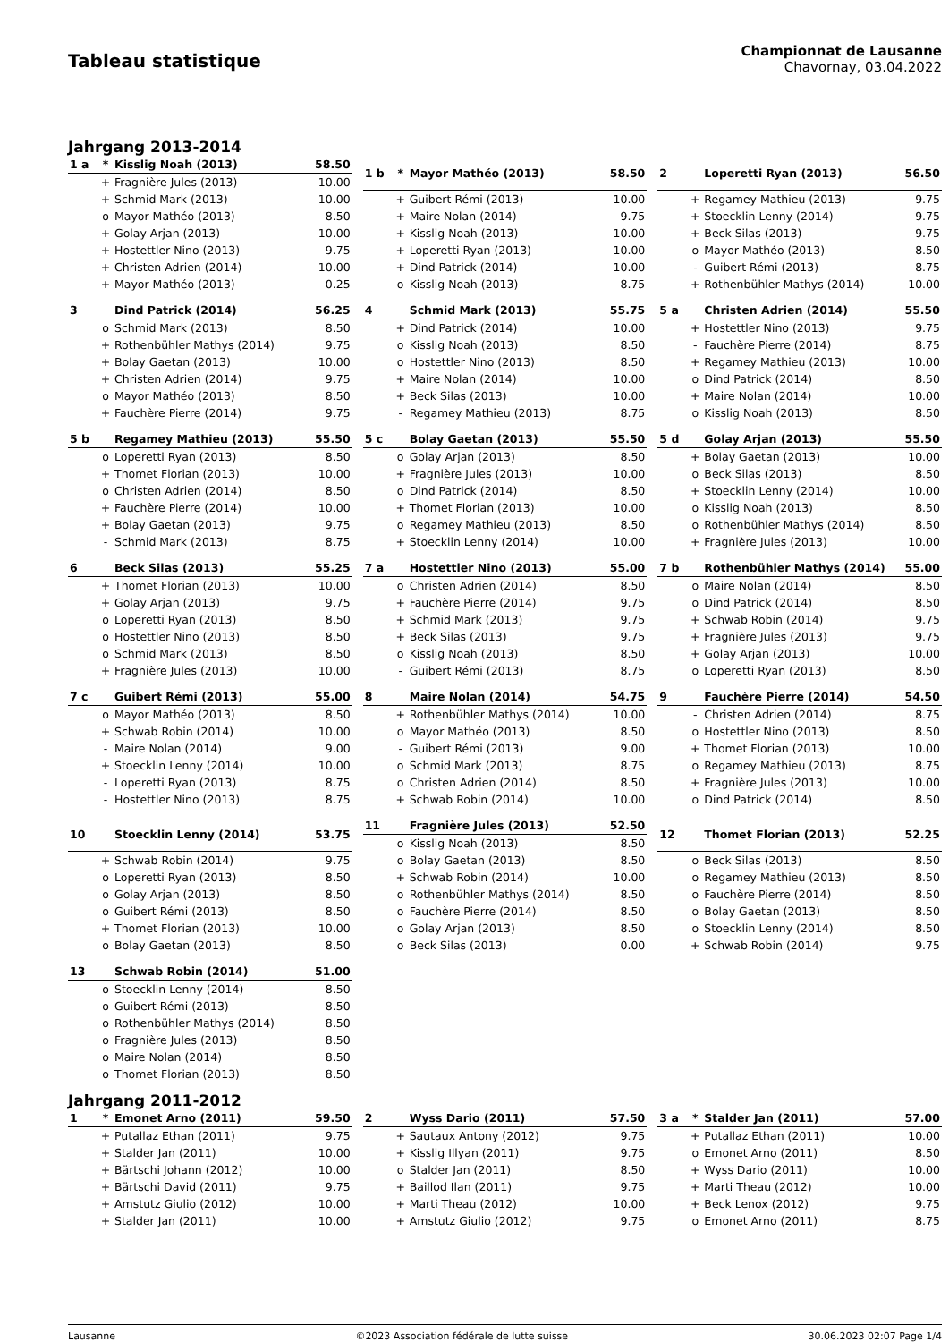Tableau statistique
Championnat de Lausanne
Chavornay, 03.04.2022
Jahrgang 2013-2014
| 1 a | * | Kisslig Noah (2013) | 58.50 |
| --- | --- | --- | --- |
| | + | Fragnière Jules (2013) | 10.00 |
| | + | Schmid Mark (2013) | 10.00 |
| | o | Mayor Mathéo (2013) | 8.50 |
| | + | Golay Arjan (2013) | 10.00 |
| | + | Hostettler Nino (2013) | 9.75 |
| | + | Christen Adrien (2014) | 10.00 |
| | + | Mayor Mathéo (2013) | 0.25 |
| 1 b | * | Mayor Mathéo (2013) | 58.50 |
| --- | --- | --- | --- |
| | + | Guibert Rémi (2013) | 10.00 |
| | + | Maire Nolan (2014) | 9.75 |
| | + | Kisslig Noah (2013) | 10.00 |
| | + | Loperetti Ryan (2013) | 10.00 |
| | + | Dind Patrick (2014) | 10.00 |
| | o | Kisslig Noah (2013) | 8.75 |
| 2 | | Loperetti Ryan (2013) | 56.50 |
| --- | --- | --- | --- |
| | + | Regamey Mathieu (2013) | 9.75 |
| | + | Stoecklin Lenny (2014) | 9.75 |
| | + | Beck Silas (2013) | 9.75 |
| | o | Mayor Mathéo (2013) | 8.50 |
| | - | Guibert Rémi (2013) | 8.75 |
| | + | Rothenbühler Mathys (2014) | 10.00 |
| 3 | | Dind Patrick (2014) | 56.25 |
| --- | --- | --- | --- |
| | o | Schmid Mark (2013) | 8.50 |
| | + | Rothenbühler Mathys (2014) | 9.75 |
| | + | Bolay Gaetan (2013) | 10.00 |
| | + | Christen Adrien (2014) | 9.75 |
| | o | Mayor Mathéo (2013) | 8.50 |
| | + | Fauchère Pierre (2014) | 9.75 |
| 4 | | Schmid Mark (2013) | 55.75 |
| --- | --- | --- | --- |
| | + | Dind Patrick (2014) | 10.00 |
| | o | Kisslig Noah (2013) | 8.50 |
| | o | Hostettler Nino (2013) | 8.50 |
| | + | Maire Nolan (2014) | 10.00 |
| | + | Beck Silas (2013) | 10.00 |
| | - | Regamey Mathieu (2013) | 8.75 |
| 5 a | | Christen Adrien (2014) | 55.50 |
| --- | --- | --- | --- |
| | + | Hostettler Nino (2013) | 9.75 |
| | - | Fauchère Pierre (2014) | 8.75 |
| | + | Regamey Mathieu (2013) | 10.00 |
| | o | Dind Patrick (2014) | 8.50 |
| | + | Maire Nolan (2014) | 10.00 |
| | o | Kisslig Noah (2013) | 8.50 |
| 5 b | | Regamey Mathieu (2013) | 55.50 |
| --- | --- | --- | --- |
| | o | Loperetti Ryan (2013) | 8.50 |
| | + | Thomet Florian (2013) | 10.00 |
| | o | Christen Adrien (2014) | 8.50 |
| | + | Fauchère Pierre (2014) | 10.00 |
| | + | Bolay Gaetan (2013) | 9.75 |
| | - | Schmid Mark (2013) | 8.75 |
| 5 c | | Bolay Gaetan (2013) | 55.50 |
| --- | --- | --- | --- |
| | o | Golay Arjan (2013) | 8.50 |
| | + | Fragnière Jules (2013) | 10.00 |
| | o | Dind Patrick (2014) | 8.50 |
| | + | Thomet Florian (2013) | 10.00 |
| | o | Regamey Mathieu (2013) | 8.50 |
| | + | Stoecklin Lenny (2014) | 10.00 |
| 5 d | | Golay Arjan (2013) | 55.50 |
| --- | --- | --- | --- |
| | + | Bolay Gaetan (2013) | 10.00 |
| | o | Beck Silas (2013) | 8.50 |
| | + | Stoecklin Lenny (2014) | 10.00 |
| | o | Kisslig Noah (2013) | 8.50 |
| | o | Rothenbühler Mathys (2014) | 8.50 |
| | + | Fragnière Jules (2013) | 10.00 |
| 6 | | Beck Silas (2013) | 55.25 |
| --- | --- | --- | --- |
| | + | Thomet Florian (2013) | 10.00 |
| | + | Golay Arjan (2013) | 9.75 |
| | o | Loperetti Ryan (2013) | 8.50 |
| | o | Hostettler Nino (2013) | 8.50 |
| | o | Schmid Mark (2013) | 8.50 |
| | + | Fragnière Jules (2013) | 10.00 |
| 7 a | | Hostettler Nino (2013) | 55.00 |
| --- | --- | --- | --- |
| | o | Christen Adrien (2014) | 8.50 |
| | + | Fauchère Pierre (2014) | 9.75 |
| | + | Schmid Mark (2013) | 9.75 |
| | + | Beck Silas (2013) | 9.75 |
| | o | Kisslig Noah (2013) | 8.50 |
| | - | Guibert Rémi (2013) | 8.75 |
| 7 b | | Rothenbühler Mathys (2014) | 55.00 |
| --- | --- | --- | --- |
| | o | Maire Nolan (2014) | 8.50 |
| | o | Dind Patrick (2014) | 8.50 |
| | + | Schwab Robin (2014) | 9.75 |
| | + | Fragnière Jules (2013) | 9.75 |
| | + | Golay Arjan (2013) | 10.00 |
| | o | Loperetti Ryan (2013) | 8.50 |
| 7 c | | Guibert Rémi (2013) | 55.00 |
| --- | --- | --- | --- |
| | o | Mayor Mathéo (2013) | 8.50 |
| | + | Schwab Robin (2014) | 10.00 |
| | - | Maire Nolan (2014) | 9.00 |
| | + | Stoecklin Lenny (2014) | 10.00 |
| | - | Loperetti Ryan (2013) | 8.75 |
| | - | Hostettler Nino (2013) | 8.75 |
| 8 | | Maire Nolan (2014) | 54.75 |
| --- | --- | --- | --- |
| | + | Rothenbühler Mathys (2014) | 10.00 |
| | o | Mayor Mathéo (2013) | 8.50 |
| | - | Guibert Rémi (2013) | 9.00 |
| | o | Schmid Mark (2013) | 8.75 |
| | o | Christen Adrien (2014) | 8.50 |
| | + | Schwab Robin (2014) | 10.00 |
| 9 | | Fauchère Pierre (2014) | 54.50 |
| --- | --- | --- | --- |
| | - | Christen Adrien (2014) | 8.75 |
| | o | Hostettler Nino (2013) | 8.50 |
| | + | Thomet Florian (2013) | 10.00 |
| | o | Regamey Mathieu (2013) | 8.75 |
| | + | Fragnière Jules (2013) | 10.00 |
| | o | Dind Patrick (2014) | 8.50 |
| 10 | | Stoecklin Lenny (2014) | 53.75 |
| --- | --- | --- | --- |
| | + | Schwab Robin (2014) | 9.75 |
| | o | Loperetti Ryan (2013) | 8.50 |
| | o | Golay Arjan (2013) | 8.50 |
| | o | Guibert Rémi (2013) | 8.50 |
| | + | Thomet Florian (2013) | 10.00 |
| | o | Bolay Gaetan (2013) | 8.50 |
| 11 | | Fragnière Jules (2013) | 52.50 |
| --- | --- | --- | --- |
| | o | Kisslig Noah (2013) | 8.50 |
| | o | Bolay Gaetan (2013) | 8.50 |
| | + | Schwab Robin (2014) | 10.00 |
| | o | Rothenbühler Mathys (2014) | 8.50 |
| | o | Fauchère Pierre (2014) | 8.50 |
| | o | Golay Arjan (2013) | 8.50 |
| | o | Beck Silas (2013) | 0.00 |
| 12 | | Thomet Florian (2013) | 52.25 |
| --- | --- | --- | --- |
| | o | Beck Silas (2013) | 8.50 |
| | o | Regamey Mathieu (2013) | 8.50 |
| | o | Fauchère Pierre (2014) | 8.50 |
| | o | Bolay Gaetan (2013) | 8.50 |
| | o | Stoecklin Lenny (2014) | 8.50 |
| | + | Schwab Robin (2014) | 9.75 |
| 13 | | Schwab Robin (2014) | 51.00 |
| --- | --- | --- | --- |
| | o | Stoecklin Lenny (2014) | 8.50 |
| | o | Guibert Rémi (2013) | 8.50 |
| | o | Rothenbühler Mathys (2014) | 8.50 |
| | o | Fragnière Jules (2013) | 8.50 |
| | o | Maire Nolan (2014) | 8.50 |
| | o | Thomet Florian (2013) | 8.50 |
Jahrgang 2011-2012
| 1 | * | Emonet Arno (2011) | 59.50 |
| --- | --- | --- | --- |
| | + | Putallaz Ethan (2011) | 9.75 |
| | + | Stalder Jan (2011) | 10.00 |
| | + | Bärtschi Johann (2012) | 10.00 |
| | + | Bärtschi David (2011) | 9.75 |
| | + | Amstutz Giulio (2012) | 10.00 |
| | + | Stalder Jan (2011) | 10.00 |
| 2 | | Wyss Dario (2011) | 57.50 |
| --- | --- | --- | --- |
| | + | Sautaux Antony (2012) | 9.75 |
| | + | Kisslig Illyan (2011) | 9.75 |
| | o | Stalder Jan (2011) | 8.50 |
| | + | Baillod Ilan (2011) | 9.75 |
| | + | Marti Theau (2012) | 10.00 |
| | + | Amstutz Giulio (2012) | 9.75 |
| 3 a | * | Stalder Jan (2011) | 57.00 |
| --- | --- | --- | --- |
| | + | Putallaz Ethan (2011) | 10.00 |
| | o | Emonet Arno (2011) | 8.50 |
| | + | Wyss Dario (2011) | 10.00 |
| | + | Marti Theau (2012) | 10.00 |
| | + | Beck Lenox (2012) | 9.75 |
| | o | Emonet Arno (2011) | 8.75 |
Lausanne ©2023 Association fédérale de lutte suisse 30.06.2023 02:07 Page 1/4